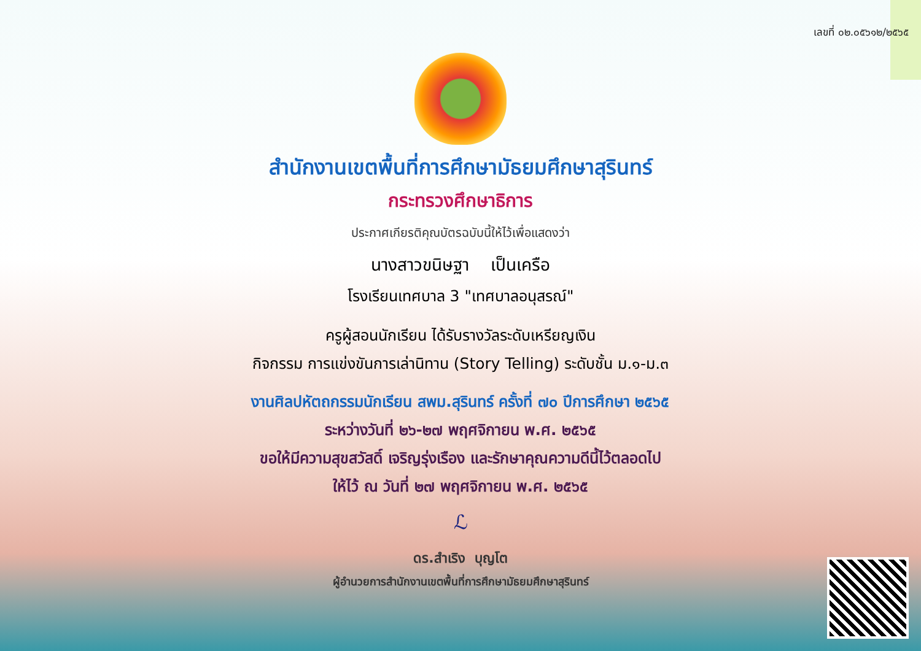เลขที่ ๐๒.๐๕๖๑๒/๒๕๖๕
สำนักงานเขตพื้นที่การศึกษามัธยมศึกษาสุรินทร์
กระทรวงศึกษาธิการ
ประกาศเกียรติคุณบัตรฉบับนี้ให้ไว้เพื่อแสดงว่า
นางสาวขนิษฐา เป็นเครือ
โรงเรียนเทศบาล 3 "เทศบาลอนุสรณ์"
ครูผู้สอนนักเรียน ได้รับรางวัลระดับเหรียญเงิน
กิจกรรม การแข่งขันการเล่านิทาน (Story Telling) ระดับชั้น ม.๑-ม.๓
งานศิลปหัตถกรรมนักเรียน สพม.สุรินทร์ ครั้งที่ ๗๐ ปีการศึกษา ๒๕๖๕
ระหว่างวันที่ ๒๖-๒๗ พฤศจิกายน พ.ศ. ๒๕๖๕
ขอให้มีความสุขสวัสดิ์ เจริญรุ่งเรือง และรักษาคุณความดีนี้ไว้ตลอดไป
ให้ไว้ ณ วันที่ ๒๗ พฤศจิกายน พ.ศ. ๒๕๖๕
ℒ
ดร.สำเริง บุญโต
ผู้อำนวยการสำนักงานเขตพื้นที่การศึกษามัธยมศึกษาสุรินทร์